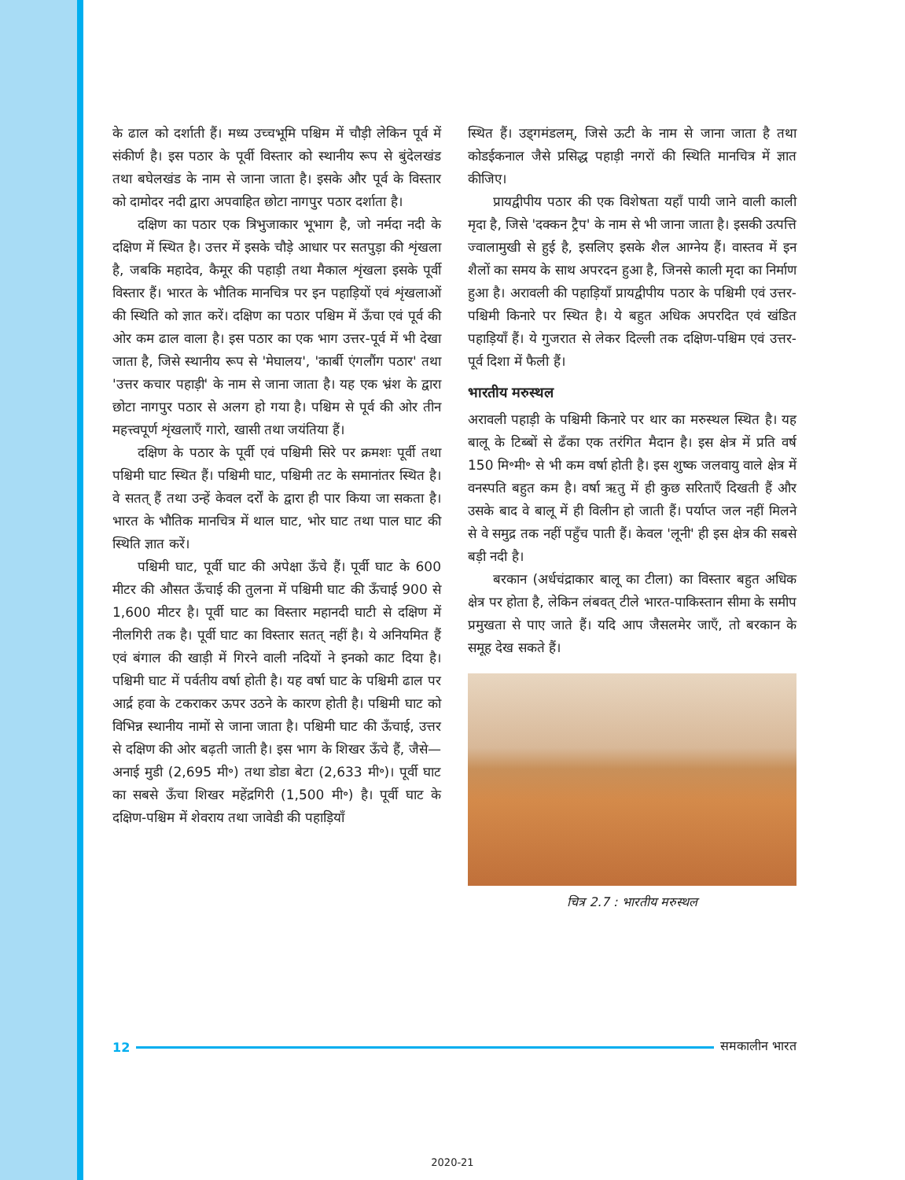के ढाल को दर्शाती हैं। मध्य उच्चभूमि पश्चिम में चौड़ी लेकिन पूर्व में संकीर्ण है। इस पठार के पूर्वी विस्तार को स्थानीय रूप से बुंदेलखंड तथा बघेलखंड के नाम से जाना जाता है। इसके और पूर्व के विस्तार को दामोदर नदी द्वारा अपवाहित छोटा नागपुर पठार दर्शाता है।
दक्षिण का पठार एक त्रिभुजाकार भूभाग है, जो नर्मदा नदी के दक्षिण में स्थित है। उत्तर में इसके चौड़े आधार पर सतपुड़ा की शृंखला है, जबकि महादेव, कैमूर की पहाड़ी तथा मैकाल शृंखला इसके पूर्वी विस्तार हैं। भारत के भौतिक मानचित्र पर इन पहाड़ियों एवं शृंखलाओं की स्थिति को ज्ञात करें। दक्षिण का पठार पश्चिम में ऊँचा एवं पूर्व की ओर कम ढाल वाला है। इस पठार का एक भाग उत्तर-पूर्व में भी देखा जाता है, जिसे स्थानीय रूप से 'मेघालय', 'कार्बी एंगलौंग पठार' तथा 'उत्तर कचार पहाड़ी' के नाम से जाना जाता है। यह एक भ्रंश के द्वारा छोटा नागपुर पठार से अलग हो गया है। पश्चिम से पूर्व की ओर तीन महत्त्वपूर्ण शृंखलाएँ गारो, खासी तथा जयंतिया हैं।
दक्षिण के पठार के पूर्वी एवं पश्चिमी सिरे पर क्रमशः पूर्वी तथा पश्चिमी घाट स्थित हैं। पश्चिमी घाट, पश्चिमी तट के समानांतर स्थित है। वे सतत् हैं तथा उन्हें केवल दर्रों के द्वारा ही पार किया जा सकता है। भारत के भौतिक मानचित्र में थाल घाट, भोर घाट तथा पाल घाट की स्थिति ज्ञात करें।
पश्चिमी घाट, पूर्वी घाट की अपेक्षा ऊँचे हैं। पूर्वी घाट के 600 मीटर की औसत ऊँचाई की तुलना में पश्चिमी घाट की ऊँचाई 900 से 1,600 मीटर है। पूर्वी घाट का विस्तार महानदी घाटी से दक्षिण में नीलगिरी तक है। पूर्वी घाट का विस्तार सतत् नहीं है। ये अनियमित हैं एवं बंगाल की खाड़ी में गिरने वाली नदियों ने इनको काट दिया है। पश्चिमी घाट में पर्वतीय वर्षा होती है। यह वर्षा घाट के पश्चिमी ढाल पर आर्द्र हवा के टकराकर ऊपर उठने के कारण होती है। पश्चिमी घाट को विभिन्न स्थानीय नामों से जाना जाता है। पश्चिमी घाट की ऊँचाई, उत्तर से दक्षिण की ओर बढ़ती जाती है। इस भाग के शिखर ऊँचे हैं, जैसे— अनाई मुडी (2,695 मी॰) तथा डोडा बेटा (2,633 मी॰)। पूर्वी घाट का सबसे ऊँचा शिखर महेंद्रगिरी (1,500 मी॰) है। पूर्वी घाट के दक्षिण-पश्चिम में शेवराय तथा जावेडी की पहाड़ियाँ
स्थित हैं। उड्गमंडलम्, जिसे ऊटी के नाम से जाना जाता है तथा कोडईकनाल जैसे प्रसिद्ध पहाड़ी नगरों की स्थिति मानचित्र में ज्ञात कीजिए।
प्रायद्वीपीय पठार की एक विशेषता यहाँ पायी जाने वाली काली मृदा है, जिसे 'दक्कन ट्रैप' के नाम से भी जाना जाता है। इसकी उत्पत्ति ज्वालामुखी से हुई है, इसलिए इसके शैल आग्नेय हैं। वास्तव में इन शैलों का समय के साथ अपरदन हुआ है, जिनसे काली मृदा का निर्माण हुआ है। अरावली की पहाड़ियाँ प्रायद्वीपीय पठार के पश्चिमी एवं उत्तर-पश्चिमी किनारे पर स्थित है। ये बहुत अधिक अपरदित एवं खंडित पहाड़ियाँ हैं। ये गुजरात से लेकर दिल्ली तक दक्षिण-पश्चिम एवं उत्तर-पूर्व दिशा में फैली हैं।
भारतीय मरुस्थल
अरावली पहाड़ी के पश्चिमी किनारे पर थार का मरुस्थल स्थित है। यह बालू के टिब्बों से ढँका एक तरंगित मैदान है। इस क्षेत्र में प्रति वर्ष 150 मि॰मी॰ से भी कम वर्षा होती है। इस शुष्क जलवायु वाले क्षेत्र में वनस्पति बहुत कम है। वर्षा ऋतु में ही कुछ सरिताएँ दिखती हैं और उसके बाद वे बालू में ही विलीन हो जाती हैं। पर्याप्त जल नहीं मिलने से वे समुद्र तक नहीं पहुँच पाती हैं। केवल 'लूनी' ही इस क्षेत्र की सबसे बड़ी नदी है।
बरकान (अर्धचंद्राकार बालू का टीला) का विस्तार बहुत अधिक क्षेत्र पर होता है, लेकिन लंबवत् टीले भारत-पाकिस्तान सीमा के समीप प्रमुखता से पाए जाते हैं। यदि आप जैसलमेर जाएँ, तो बरकान के समूह देख सकते हैं।
चित्र 2.7 : भारतीय मरुस्थल
12 समकालीन भारत
2020-21